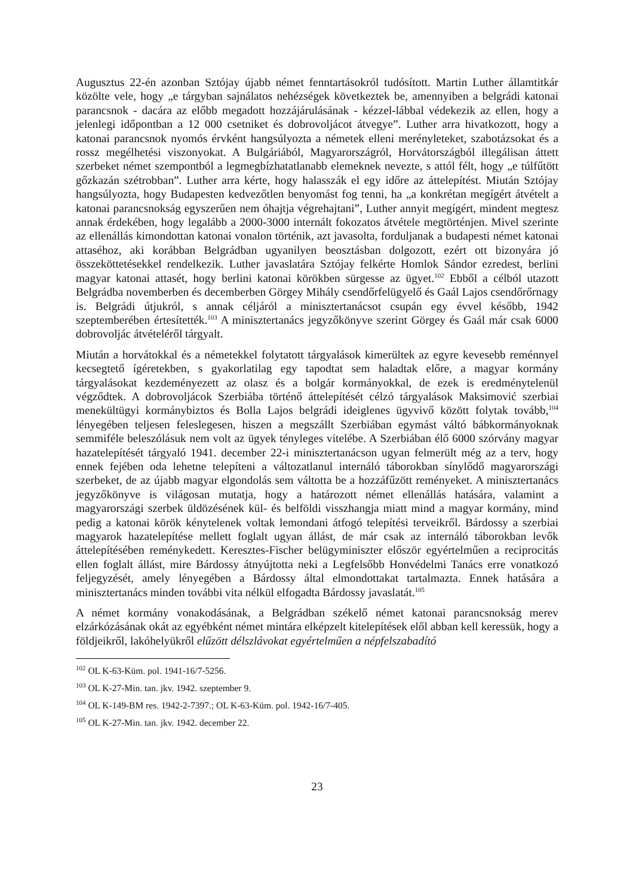Augusztus 22-én azonban Sztójay újabb német fenntartásokról tudósított. Martin Luther államtitkár közölte vele, hogy „e tárgyban sajnálatos nehézségek következtek be, amennyiben a belgrádi katonai parancsnok - dacára az előbb megadott hozzájárulásának - kézzel-lábbal védekezik az ellen, hogy a jelenlegi időpontban a 12 000 csetniket és dobrovoljácot átvegye”. Luther arra hivatkozott, hogy a katonai parancsnok nyomós érvként hangsúlyozta a németek elleni merényleteket, szabotázsokat és a rossz megélhetési viszonyokat. A Bulgáriából, Magyarországról, Horvátországból illegálisan áttett szerbeket német szempontból a legmegbízhatatlanabb elemeknek nevezte, s attól félt, hogy „e túlfűtött gőzkazán szétrobban”. Luther arra kérte, hogy halasszák el egy időre az áttelepítést. Miután Sztójay hangsúlyozta, hogy Budapesten kedvezőtlen benyomást fog tenni, ha „a konkrétan megígért átvételt a katonai parancsnokság egyszerűen nem óhajtja végrehajtani”, Luther annyit megígért, mindent megtesz annak érdekében, hogy legalább a 2000-3000 internált fokozatos átvétele megtörténjen. Mivel szerinte az ellenállás kimondottan katonai vonalon történik, azt javasolta, forduljanak a budapesti német katonai attaséhoz, aki korábban Belgrádban ugyanilyen beosztásban dolgozott, ezért ott bizonyára jó összeköttetésekkel rendelkezik. Luther javaslatára Sztójay felkérte Homlok Sándor ezredest, berlini magyar katonai attasét, hogy berlini katonai körökben sürgesse az ügyet.<sup>102</sup> Ebből a célból utazott Belgrádba novemberben és decemberben Görgey Mihály csendőrfelügyelő és Gaál Lajos csendőrőrnagy is. Belgrádi útjukról, s annak céljáról a minisztertanácsot csupán egy évvel később, 1942 szeptemberében értesítették.<sup>103</sup> A minisztertanács jegyzőkönyve szerint Görgey és Gaál már csak 6000 dobrovoljác átvételéről tárgyalt.
Miután a horvátokkal és a németekkel folytatott tárgyalások kimerültek az egyre kevesebb reménnyel kecsegtető ígéretekben, s gyakorlatilag egy tapodtat sem haladtak előre, a magyar kormány tárgyalásokat kezdeményezett az olasz és a bolgár kormányokkal, de ezek is eredménytelenül végződtek. A dobrovoljácok Szerbiába történő áttelepítését célzó tárgyalások Maksimović szerbiai menekültügyi kormánybiztos és Bolla Lajos belgrádi ideiglenes ügyvivő között folytak tovább,<sup>104</sup> lényegében teljesen feleslegesen, hiszen a megszállt Szerbiában egymást váltó bábkormányoknak semmiféle beleszólásuk nem volt az ügyek tényleges vitelébe. A Szerbiában élő 6000 szórvány magyar hazatelepítését tárgyaló 1941. december 22-i minisztertanácson ugyan felmerült még az a terv, hogy ennek fejében oda lehetne telepíteni a változatlanul internáló táborokban sínylődő magyarországi szerbeket, de az újabb magyar elgondolás sem váltotta be a hozzáfűzött reményeket. A minisztertanács jegyzőkönyve is világosan mutatja, hogy a határozott német ellenállás hatására, valamint a magyarországi szerbek üldözésének kül- és belföldi visszhangja miatt mind a magyar kormány, mind pedig a katonai körök kénytelenek voltak lemondani átfogó telepítési terveikről. Bárdossy a szerbiai magyarok hazatelepítése mellett foglalt ugyan állást, de már csak az internáló táborokban levők áttelepítésében reménykedett. Keresztes-Fischer belügyminiszter először egyértelműen a reciprocitás ellen foglalt állást, mire Bárdossy átnyújtotta neki a Legfelsőbb Honvédelmi Tanács erre vonatkozó feljegyzését, amely lényegében a Bárdossy által elmondottakat tartalmazta. Ennek hatására a minisztertanács minden további vita nélkül elfogadta Bárdossy javaslatát.<sup>105</sup>
A német kormány vonakodásának, a Belgrádban székelő német katonai parancsnokság merev elzárkózásának okát az egyébként német mintára elképzelt kitelepítések elől abban kell keressük, hogy a földjeikről, lakóhelyükről elűzött délszlávokat egyértelműen a népfelszabadító
<sup>102</sup> OL K-63-Küm. pol. 1941-16/7-5256.
<sup>103</sup> OL K-27-Min. tan. jkv. 1942. szeptember 9.
<sup>104</sup> OL K-149-BM res. 1942-2-7397.; OL K-63-Küm. pol. 1942-16/7-405.
<sup>105</sup> OL K-27-Min. tan. jkv. 1942. december 22.
23